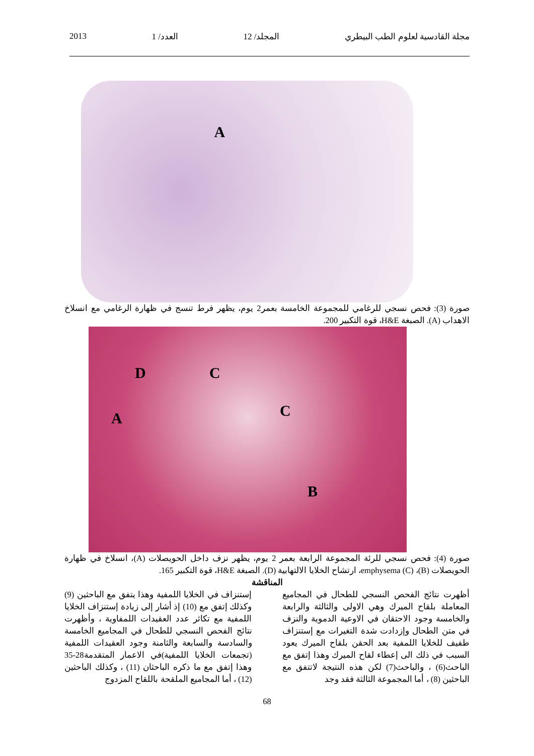مجلة القادسية لعلوم الطب البيطري المجلد/ 12 العدد/ 1 2013
A
صورة (3): فحص نسجي للرغامي للمجموعة الخامسة بعمر2 يوم، يظهر فرط تنسج في ظهارة الرغامي مع انسلاخ الاهداب (A). الصبغة H&E، قوة التكبير 200.
D C
C A
B
صورة (4): فحص نسجي للرئة المجموعة الرابعة بعمر 2 يوم، يظهر نزف داخل الحويصلات (A)، انسلاخ في ظهارة الحويصلات (B)، emphysema (C)، ارتشاح الخلايا الالتهابية (D). الصبغة H&E، قوة التكبير 165.
المناقشة
أظهرت نتائج الفحص النسجي للطحال في المجاميع المعاملة بلقاح الميرك وهي الاولى والثالثة والرابعة والخامسة وجود الاحتقان في الاوعية الدموية والنزف في متن الطحال وإزدادت شدة التغيرات مع إستنزاف طفيف للخلايا اللمفية بعد الحقن بلقاح الميرك يعود السبب في ذلك الى إعطاء لقاح الميرك وهذا إتفق مع الباحث(6) ، والباحث(7) لكن هذه النتيجة لاتتفق مع الباحثين (8) ، أما المجموعة الثالثة فقد وجد
إستنزاف في الخلايا اللمفية وهذا يتفق مع الباحثين (9) وكذلك إتفق مع (10) إذ أشار إلى زيادة إستنزاف الخلايا اللمفية مع تكاثر عدد العقيدات اللمفاوية ، وأظهرت نتائج الفحص النسجي للطحال في المجاميع الخامسة والسادسة والسابعة والثامنة وجود العقيدات اللمفية (تجمعات الخلايا اللمفية)في الاعمار المتقدمة28-35 وهذا إتفق مع ما ذكره الباحثان (11) ، وكذلك الباحثين (12) ، أما المجاميع الملقحة باللقاح المزدوج
68